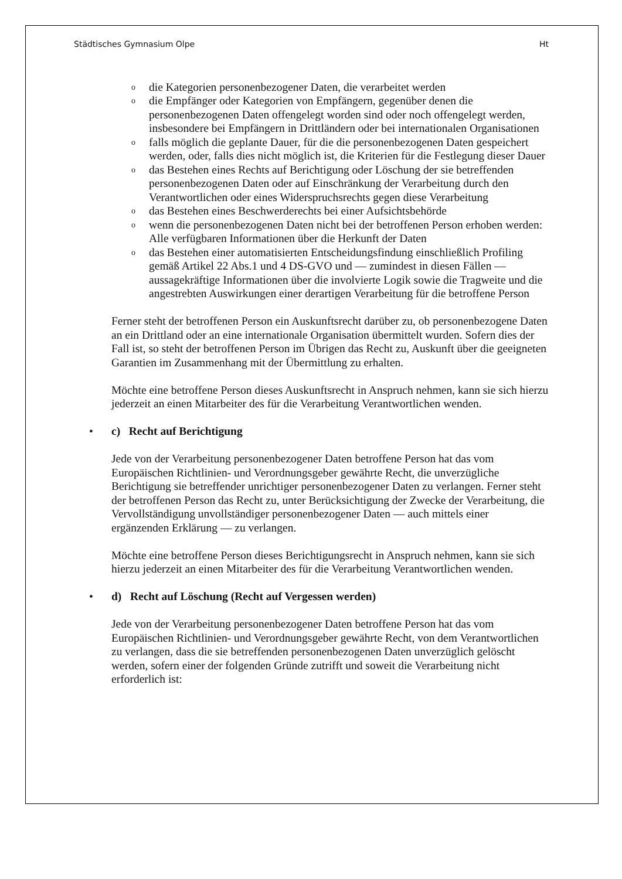Städtisches Gymnasium Olpe Ht
o die Kategorien personenbezogener Daten, die verarbeitet werden
o die Empfänger oder Kategorien von Empfängern, gegenüber denen die personenbezogenen Daten offengelegt worden sind oder noch offengelegt werden, insbesondere bei Empfängern in Drittländern oder bei internationalen Organisationen
o falls möglich die geplante Dauer, für die die personenbezogenen Daten gespeichert werden, oder, falls dies nicht möglich ist, die Kriterien für die Festlegung dieser Dauer
o das Bestehen eines Rechts auf Berichtigung oder Löschung der sie betreffenden personenbezogenen Daten oder auf Einschränkung der Verarbeitung durch den Verantwortlichen oder eines Widerspruchsrechts gegen diese Verarbeitung
o das Bestehen eines Beschwerderechts bei einer Aufsichtsbehörde
o wenn die personenbezogenen Daten nicht bei der betroffenen Person erhoben werden: Alle verfügbaren Informationen über die Herkunft der Daten
o das Bestehen einer automatisierten Entscheidungsfindung einschließlich Profiling gemäß Artikel 22 Abs.1 und 4 DS-GVO und — zumindest in diesen Fällen — aussagekräftige Informationen über die involvierte Logik sowie die Tragweite und die angestrebten Auswirkungen einer derartigen Verarbeitung für die betroffene Person
Ferner steht der betroffenen Person ein Auskunftsrecht darüber zu, ob personenbezogene Daten an ein Drittland oder an eine internationale Organisation übermittelt wurden. Sofern dies der Fall ist, so steht der betroffenen Person im Übrigen das Recht zu, Auskunft über die geeigneten Garantien im Zusammenhang mit der Übermittlung zu erhalten.
Möchte eine betroffene Person dieses Auskunftsrecht in Anspruch nehmen, kann sie sich hierzu jederzeit an einen Mitarbeiter des für die Verarbeitung Verantwortlichen wenden.
• c) Recht auf Berichtigung
Jede von der Verarbeitung personenbezogener Daten betroffene Person hat das vom Europäischen Richtlinien- und Verordnungsgeber gewährte Recht, die unverzügliche Berichtigung sie betreffender unrichtiger personenbezogener Daten zu verlangen. Ferner steht der betroffenen Person das Recht zu, unter Berücksichtigung der Zwecke der Verarbeitung, die Vervollständigung unvollständiger personenbezogener Daten — auch mittels einer ergänzenden Erklärung — zu verlangen.
Möchte eine betroffene Person dieses Berichtigungsrecht in Anspruch nehmen, kann sie sich hierzu jederzeit an einen Mitarbeiter des für die Verarbeitung Verantwortlichen wenden.
• d) Recht auf Löschung (Recht auf Vergessen werden)
Jede von der Verarbeitung personenbezogener Daten betroffene Person hat das vom Europäischen Richtlinien- und Verordnungsgeber gewährte Recht, von dem Verantwortlichen zu verlangen, dass die sie betreffenden personenbezogenen Daten unverzüglich gelöscht werden, sofern einer der folgenden Gründe zutrifft und soweit die Verarbeitung nicht erforderlich ist: